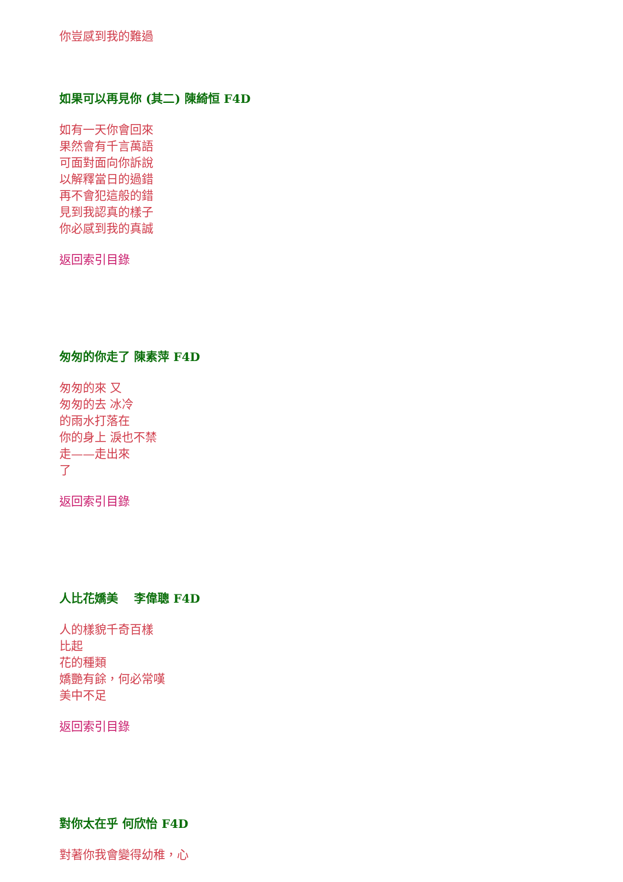你豈感到我的難過
如果可以再見你 (其二) 陳綺恒 F4D
如有一天你會回來
果然會有千言萬語
可面對面向你訴說
以解釋當日的過錯
再不會犯這般的錯
見到我認真的樣子
你必感到我的真誠
返回索引目錄
匆匆的你走了 陳素萍 F4D
匆匆的來 又
匆匆的去 冰冷
的雨水打落在
你的身上 淚也不禁
走——走出來
了
返回索引目錄
人比花嬌美　 李偉聰 F4D
人的樣貌千奇百樣
比起
花的種類
嬌艷有餘，何必常嘆
美中不足
返回索引目錄
對你太在乎 何欣怡 F4D
對著你我會變得幼稚，心